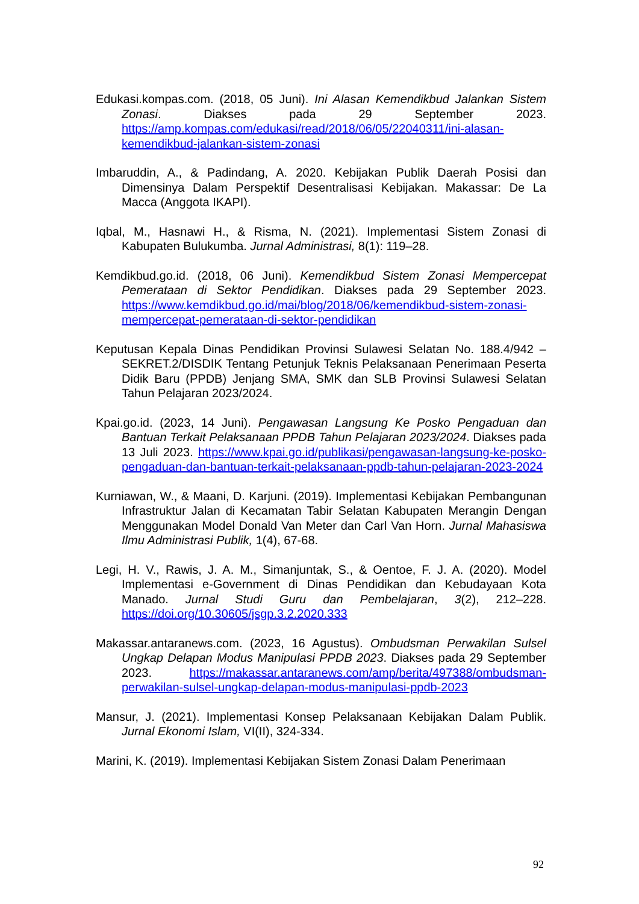Edukasi.kompas.com. (2018, 05 Juni). Ini Alasan Kemendikbud Jalankan Sistem Zonasi. Diakses pada 29 September 2023. https://amp.kompas.com/edukasi/read/2018/06/05/22040311/ini-alasan-kemendikbud-jalankan-sistem-zonasi
Imbaruddin, A., & Padindang, A. 2020. Kebijakan Publik Daerah Posisi dan Dimensinya Dalam Perspektif Desentralisasi Kebijakan. Makassar: De La Macca (Anggota IKAPI).
Iqbal, M., Hasnawi H., & Risma, N. (2021). Implementasi Sistem Zonasi di Kabupaten Bulukumba. Jurnal Administrasi, 8(1): 119–28.
Kemdikbud.go.id. (2018, 06 Juni). Kemendikbud Sistem Zonasi Mempercepat Pemerataan di Sektor Pendidikan. Diakses pada 29 September 2023. https://www.kemdikbud.go.id/mai/blog/2018/06/kemendikbud-sistem-zonasi-mempercepat-pemerataan-di-sektor-pendidikan
Keputusan Kepala Dinas Pendidikan Provinsi Sulawesi Selatan No. 188.4/942 – SEKRET.2/DISDIK Tentang Petunjuk Teknis Pelaksanaan Penerimaan Peserta Didik Baru (PPDB) Jenjang SMA, SMK dan SLB Provinsi Sulawesi Selatan Tahun Pelajaran 2023/2024.
Kpai.go.id. (2023, 14 Juni). Pengawasan Langsung Ke Posko Pengaduan dan Bantuan Terkait Pelaksanaan PPDB Tahun Pelajaran 2023/2024. Diakses pada 13 Juli 2023. https://www.kpai.go.id/publikasi/pengawasan-langsung-ke-posko-pengaduan-dan-bantuan-terkait-pelaksanaan-ppdb-tahun-pelajaran-2023-2024
Kurniawan, W., & Maani, D. Karjuni. (2019). Implementasi Kebijakan Pembangunan Infrastruktur Jalan di Kecamatan Tabir Selatan Kabupaten Merangin Dengan Menggunakan Model Donald Van Meter dan Carl Van Horn. Jurnal Mahasiswa Ilmu Administrasi Publik, 1(4), 67-68.
Legi, H. V., Rawis, J. A. M., Simanjuntak, S., & Oentoe, F. J. A. (2020). Model Implementasi e-Government di Dinas Pendidikan dan Kebudayaan Kota Manado. Jurnal Studi Guru dan Pembelajaran, 3(2), 212–228. https://doi.org/10.30605/jsgp.3.2.2020.333
Makassar.antaranews.com. (2023, 16 Agustus). Ombudsman Perwakilan Sulsel Ungkap Delapan Modus Manipulasi PPDB 2023. Diakses pada 29 September 2023. https://makassar.antaranews.com/amp/berita/497388/ombudsman-perwakilan-sulsel-ungkap-delapan-modus-manipulasi-ppdb-2023
Mansur, J. (2021). Implementasi Konsep Pelaksanaan Kebijakan Dalam Publik. Jurnal Ekonomi Islam, VI(II), 324-334.
Marini, K. (2019). Implementasi Kebijakan Sistem Zonasi Dalam Penerimaan
92